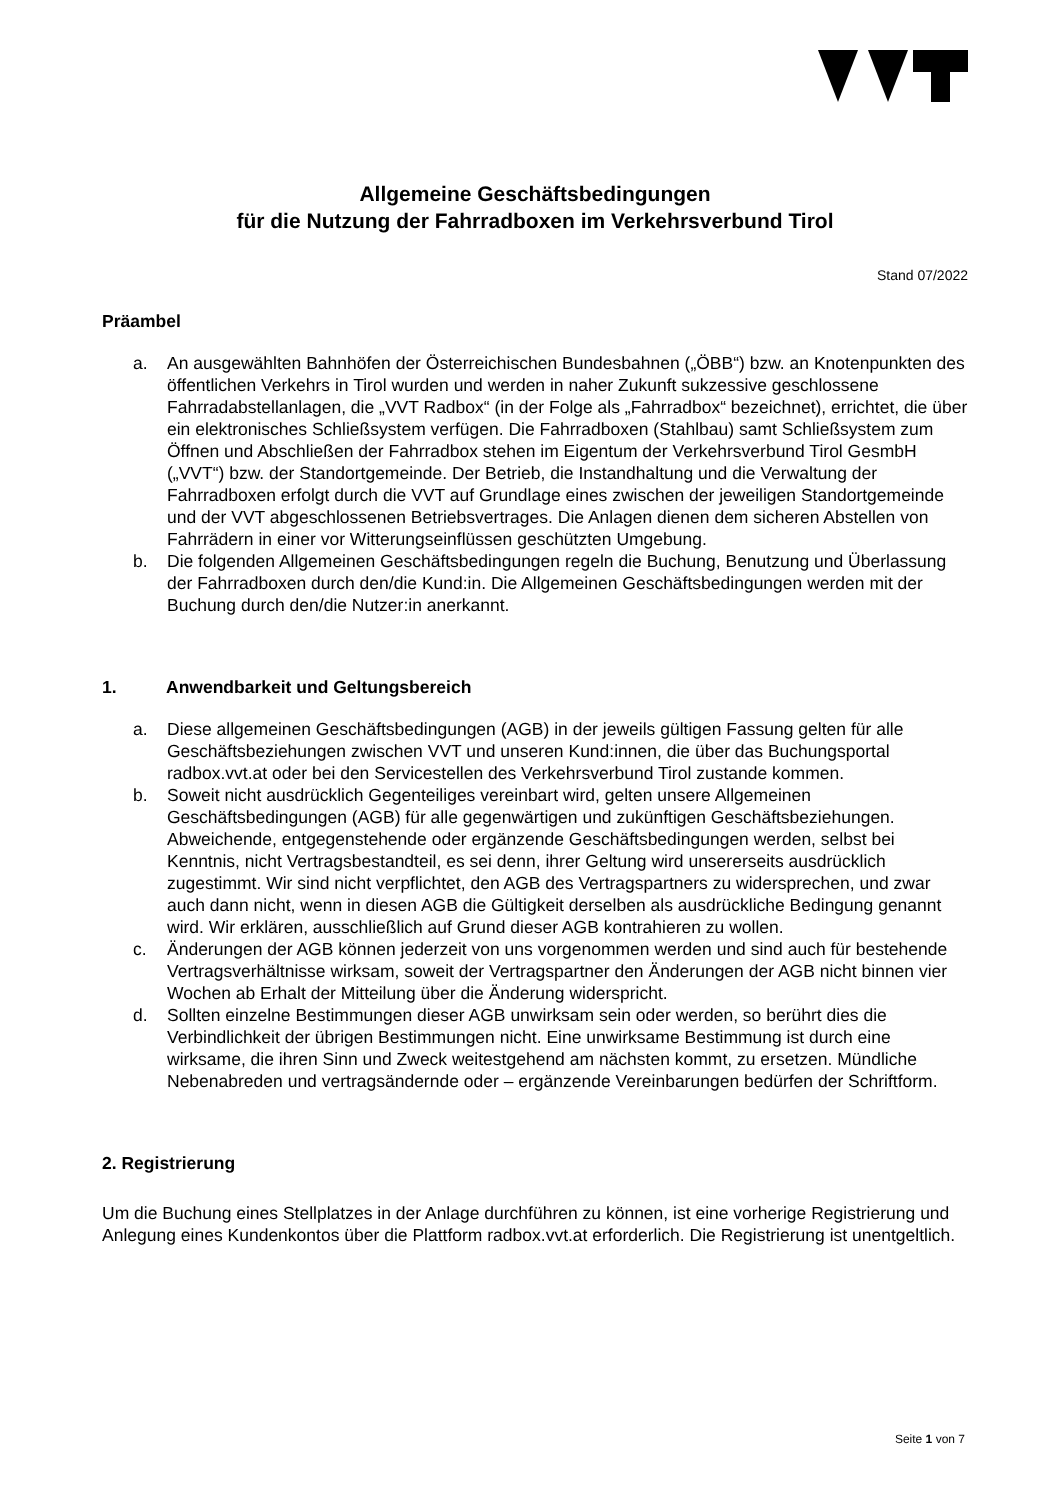Allgemeine Geschäftsbedingungen
für die Nutzung der Fahrradboxen im Verkehrsverbund Tirol
Stand 07/2022
Präambel
a. An ausgewählten Bahnhöfen der Österreichischen Bundesbahnen („ÖBB“) bzw. an Knotenpunkten des öffentlichen Verkehrs in Tirol wurden und werden in naher Zukunft sukzessive geschlossene Fahrradabstellanlagen, die „VVT Radbox“ (in der Folge als „Fahrradbox“ bezeichnet), errichtet, die über ein elektronisches Schließsystem verfügen. Die Fahrradboxen (Stahlbau) samt Schließsystem zum Öffnen und Abschließen der Fahrradbox stehen im Eigentum der Verkehrsverbund Tirol GesmbH („VVT“) bzw. der Standortgemeinde. Der Betrieb, die Instandhaltung und die Verwaltung der Fahrradboxen erfolgt durch die VVT auf Grundlage eines zwischen der jeweiligen Standortgemeinde und der VVT abgeschlossenen Betriebsvertrages. Die Anlagen dienen dem sicheren Abstellen von Fahrrädern in einer vor Witterungseinflüssen geschützten Umgebung.
b. Die folgenden Allgemeinen Geschäftsbedingungen regeln die Buchung, Benutzung und Überlassung der Fahrradboxen durch den/die Kund:in. Die Allgemeinen Geschäftsbedingungen werden mit der Buchung durch den/die Nutzer:in anerkannt.
1. Anwendbarkeit und Geltungsbereich
a. Diese allgemeinen Geschäftsbedingungen (AGB) in der jeweils gültigen Fassung gelten für alle Geschäftsbeziehungen zwischen VVT und unseren Kund:innen, die über das Buchungsportal radbox.vvt.at oder bei den Servicestellen des Verkehrsverbund Tirol zustande kommen.
b. Soweit nicht ausdrücklich Gegenteiliges vereinbart wird, gelten unsere Allgemeinen Geschäftsbedingungen (AGB) für alle gegenwärtigen und zukünftigen Geschäftsbeziehungen. Abweichende, entgegenstehende oder ergänzende Geschäftsbedingungen werden, selbst bei Kenntnis, nicht Vertragsbestandteil, es sei denn, ihrer Geltung wird unsererseits ausdrücklich zugestimmt. Wir sind nicht verpflichtet, den AGB des Vertragspartners zu widersprechen, und zwar auch dann nicht, wenn in diesen AGB die Gültigkeit derselben als ausdrückliche Bedingung genannt wird. Wir erklären, ausschließlich auf Grund dieser AGB kontrahieren zu wollen.
c. Änderungen der AGB können jederzeit von uns vorgenommen werden und sind auch für bestehende Vertragsverhältnisse wirksam, soweit der Vertragspartner den Änderungen der AGB nicht binnen vier Wochen ab Erhalt der Mitteilung über die Änderung widerspricht.
d. Sollten einzelne Bestimmungen dieser AGB unwirksam sein oder werden, so berührt dies die Verbindlichkeit der übrigen Bestimmungen nicht. Eine unwirksame Bestimmung ist durch eine wirksame, die ihren Sinn und Zweck weitestgehend am nächsten kommt, zu ersetzen. Mündliche Nebenabreden und vertragsändernde oder – ergänzende Vereinbarungen bedürfen der Schriftform.
2. Registrierung
Um die Buchung eines Stellplatzes in der Anlage durchführen zu können, ist eine vorherige Registrierung und Anlegung eines Kundenkontos über die Plattform radbox.vvt.at erforderlich. Die Registrierung ist unentgeltlich.
Seite 1 von 7